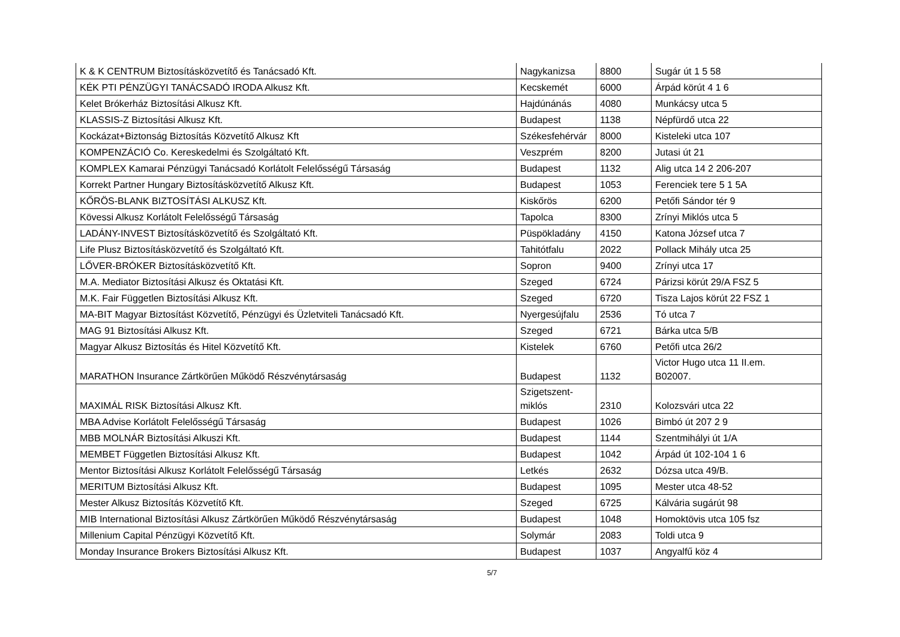| K & K CENTRUM Biztosításközvetítő és Tanácsadó Kft. | Nagykanizsa | 8800 | Sugár út 1 5 58 |
| KÉK PTI PÉNZÜGYI TANÁCSADÓ IRODA Alkusz Kft. | Kecskemét | 6000 | Árpád körút 4 1 6 |
| Kelet Brókerház Biztosítási Alkusz Kft. | Hajdúnánás | 4080 | Munkácsy utca 5 |
| KLASSIS-Z Biztosítási Alkusz Kft. | Budapest | 1138 | Népfürdő utca 22 |
| Kockázat+Biztonság Biztosítás Közvetítő Alkusz Kft | Székesfehérvár | 8000 | Kisteleki utca 107 |
| KOMPENZÁCIÓ Co. Kereskedelmi és Szolgáltató Kft. | Veszprém | 8200 | Jutasi út 21 |
| KOMPLEX Kamarai Pénzügyi Tanácsadó Korlátolt Felelősségű Társaság | Budapest | 1132 | Alig utca 14 2 206-207 |
| Korrekt Partner Hungary Biztosításközvetítő Alkusz Kft. | Budapest | 1053 | Ferenciek tere 5 1 5A |
| KŐRÖS-BLANK BIZTOSÍTÁSI ALKUSZ Kft. | Kiskőrös | 6200 | Petőfi Sándor tér 9 |
| Kövessi Alkusz Korlátolt Felelősségű Társaság | Tapolca | 8300 | Zrínyi Miklós utca 5 |
| LADÁNY-INVEST Biztosításközvetítő és Szolgáltató Kft. | Püspökladány | 4150 | Katona József utca 7 |
| Life Plusz Biztosításközvetítő és Szolgáltató Kft. | Tahitótfalu | 2022 | Pollack Mihály utca 25 |
| LŐVER-BRÓKER Biztosításközvetítő Kft. | Sopron | 9400 | Zrínyi utca 17 |
| M.A. Mediator Biztosítási Alkusz és Oktatási Kft. | Szeged | 6724 | Párizsi körút 29/A FSZ 5 |
| M.K. Fair Független Biztosítási Alkusz Kft. | Szeged | 6720 | Tisza Lajos körút 22 FSZ 1 |
| MA-BIT Magyar Biztosítást Közvetítő, Pénzügyi és Üzletviteli Tanácsadó Kft. | Nyergesújfalu | 2536 | Tó utca 7 |
| MAG 91 Biztosítási Alkusz Kft. | Szeged | 6721 | Bárka utca 5/B |
| Magyar Alkusz Biztosítás és Hitel Közvetítő Kft. | Kistelek | 6760 | Petőfi utca 26/2 |
| MARATHON Insurance Zártkörűen Működő Részvénytársaság | Budapest | 1132 | Victor Hugo utca 11 II.em. B02007. |
| MAXIMÁL RISK Biztosítási Alkusz Kft. | Szigetszent- miklós | 2310 | Kolozsvári utca 22 |
| MBA Advise Korlátolt Felelősségű Társaság | Budapest | 1026 | Bimbó út 207 2 9 |
| MBB MOLNÁR Biztosítási Alkuszi Kft. | Budapest | 1144 | Szentmihályi út 1/A |
| MEMBET Független Biztosítási Alkusz Kft. | Budapest | 1042 | Árpád út 102-104 1 6 |
| Mentor Biztosítási Alkusz Korlátolt Felelősségű Társaság | Letkés | 2632 | Dózsa utca 49/B. |
| MERITUM Biztosítási Alkusz Kft. | Budapest | 1095 | Mester utca 48-52 |
| Mester Alkusz Biztosítás Közvetítő Kft. | Szeged | 6725 | Kálvária sugárút 98 |
| MIB International Biztosítási Alkusz Zártkörűen Működő Részvénytársaság | Budapest | 1048 | Homoktövis utca 105 fsz |
| Millenium Capital Pénzügyi Közvetítő Kft. | Solymár | 2083 | Toldi utca 9 |
| Monday Insurance Brokers Biztosítási Alkusz Kft. | Budapest | 1037 | Angyalfű köz 4 |
5/7